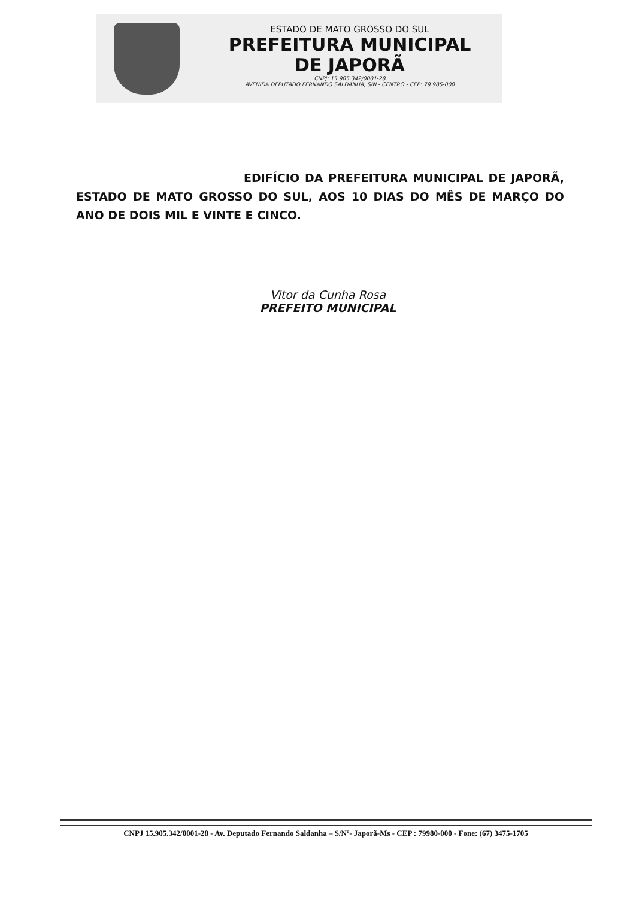ESTADO DE MATO GROSSO DO SUL
PREFEITURA MUNICIPAL
DE JAPORÃ
CNPJ: 15.905.342/0001-28
AVENIDA DEPUTADO FERNANDO SALDANHA, S/N - CENTRO - CEP: 79.985-000
EDIFÍCIO DA PREFEITURA MUNICIPAL DE JAPORÃ, ESTADO DE MATO GROSSO DO SUL, AOS 10 DIAS DO MÊS DE MARÇO DO ANO DE DOIS MIL E VINTE E CINCO.
Vitor da Cunha Rosa
PREFEITO MUNICIPAL
CNPJ 15.905.342/0001-28 - Av. Deputado Fernando Saldanha – S/Nº- Japorã-Ms - CEP : 79980-000 - Fone: (67) 3475-1705